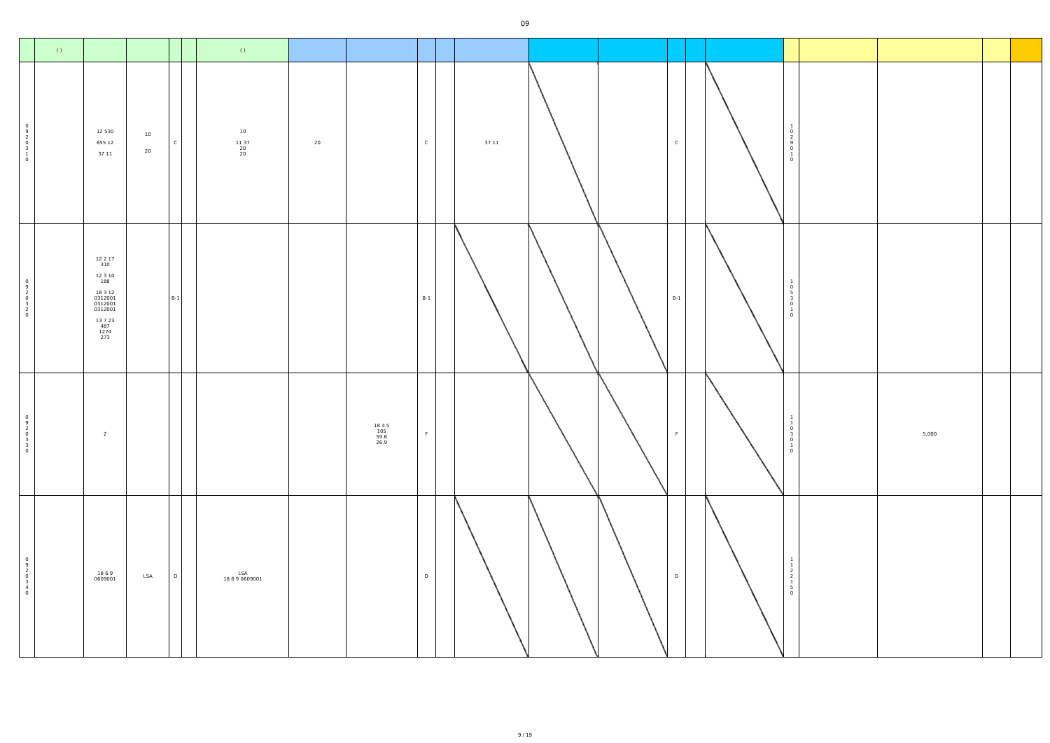09
| | ( ) | | | | | ( ) | | | | | | | | | | | | | | | |
| --- | --- | --- | --- | --- | --- | --- | --- | --- | --- | --- | --- | --- | --- | --- | --- | --- | --- | --- | --- | --- | --- |
| 0920310 | | 12 530 655 12 37 11 | 10 20 | C | | 10 11 37 20 20 | 20 | | C | | 37 11 | | | C | | | 1029010 | | | | |
| 0920320 | | 12 2 17 310 12 3 10 188 16 3 12 0312001 0312001 0312001 13 7 23 487 1274 273 | | B-1 | | | | | B-1 | | | | | B-1 | | | 1053010 | | | | |
| 0920330 | | 2 | | | | | | 18 4 5 105 59.6 26.9 | F | | | | | F | | | 1103010 | | 5,000 | | |
| 0920340 | | 18 6 9 0609001 | LSA | D | | LSA 18 6 9 0609001 | | | D | | | | | D | | | 1122150 | | | | |
9 / 19